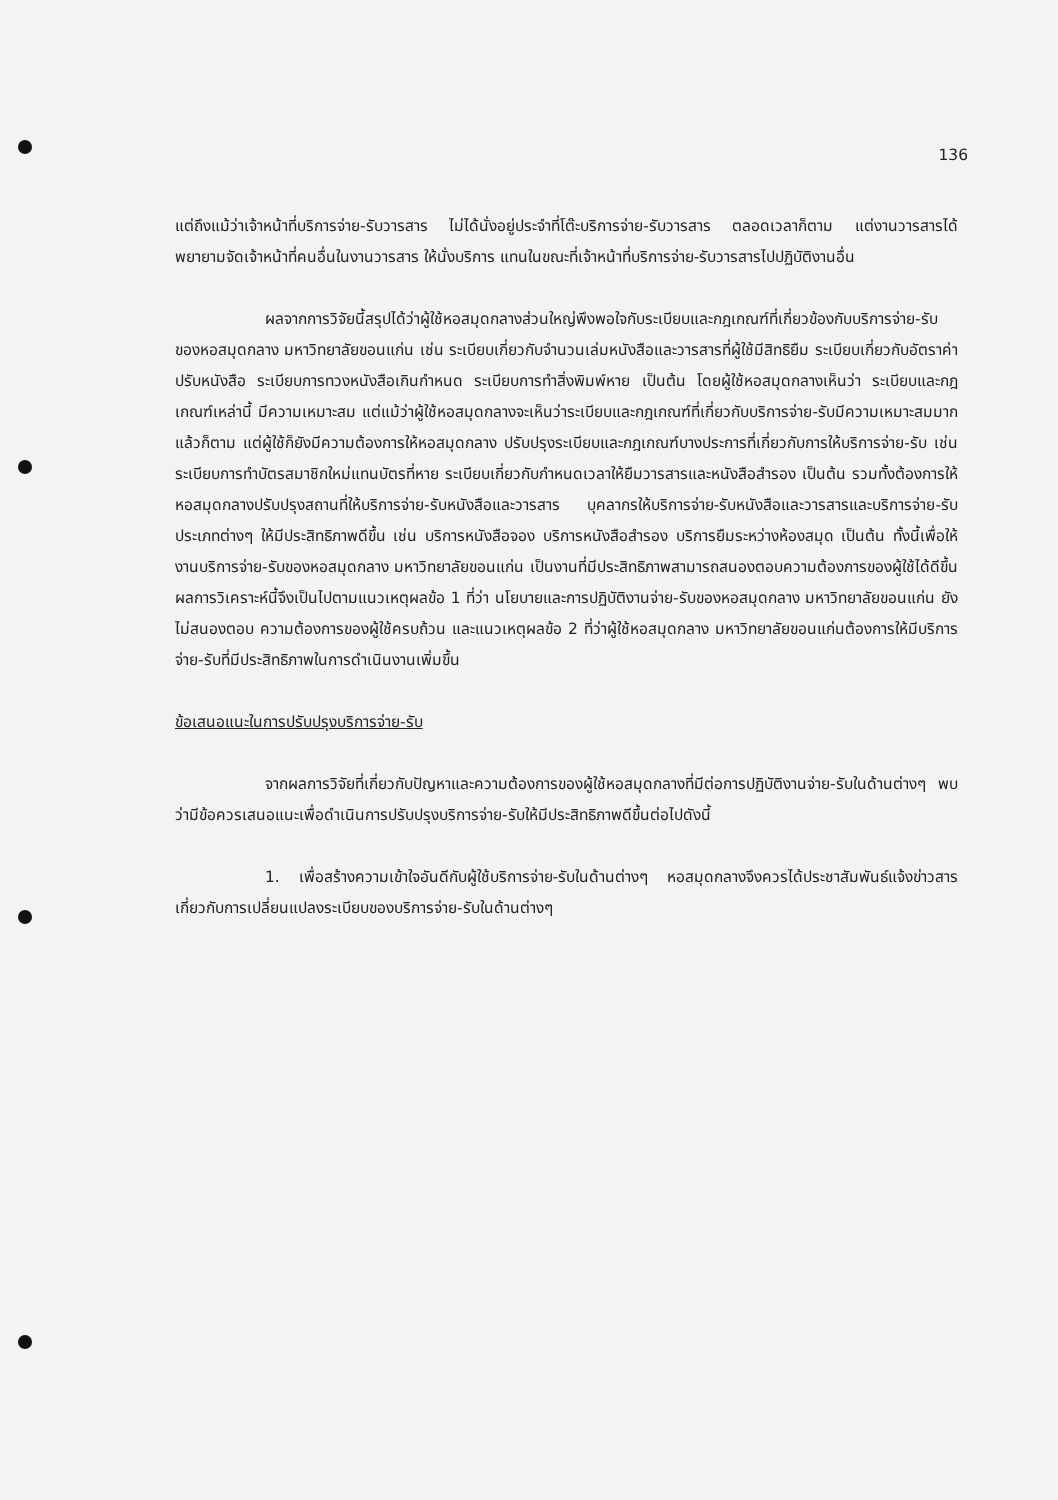136
แต่ถึงแม้ว่าเจ้าหน้าที่บริการจ่าย-รับวารสาร ไม่ได้นั่งอยู่ประจำที่โต๊ะบริการจ่าย-รับวารสาร ตลอดเวลาก็ตาม แต่งานวารสารได้พยายามจัดเจ้าหน้าที่คนอื่นในงานวารสาร ให้นั่งบริการ แทนในขณะที่เจ้าหน้าที่บริการจ่าย-รับวารสารไปปฏิบัติงานอื่น
ผลจากการวิจัยนี้สรุปได้ว่าผู้ใช้หอสมุดกลางส่วนใหญ่พึงพอใจกับระเบียบและกฎเกณฑ์ที่เกี่ยวข้องกับบริการจ่าย-รับของหอสมุดกลาง มหาวิทยาลัยขอนแก่น เช่น ระเบียบเกี่ยวกับจำนวนเล่มหนังสือและวารสารที่ผู้ใช้มีสิทธิยืม ระเบียบเกี่ยวกับอัตราค่าปรับหนังสือ ระเบียบการทวงหนังสือเกินกำหนด ระเบียบการทำสิ่งพิมพ์หาย เป็นต้น โดยผู้ใช้หอสมุดกลางเห็นว่า ระเบียบและกฎเกณฑ์เหล่านี้ มีความเหมาะสม แต่แม้ว่าผู้ใช้หอสมุดกลางจะเห็นว่าระเบียบและกฎเกณฑ์ที่เกี่ยวกับบริการจ่าย-รับมีความเหมาะสมมากแล้วก็ตาม แต่ผู้ใช้ก็ยังมีความต้องการให้หอสมุดกลาง ปรับปรุงระเบียบและกฎเกณฑ์บางประการที่เกี่ยวกับการให้บริการจ่าย-รับ เช่น ระเบียบการทำบัตรสมาชิกใหม่แทนบัตรที่หาย ระเบียบเกี่ยวกับกำหนดเวลาให้ยืมวารสารและหนังสือสำรอง เป็นต้น รวมทั้งต้องการให้หอสมุดกลางปรับปรุงสถานที่ให้บริการจ่าย-รับหนังสือและวารสาร บุคลากรให้บริการจ่าย-รับหนังสือและวารสารและบริการจ่าย-รับประเภทต่างๆ ให้มีประสิทธิภาพดีขึ้น เช่น บริการหนังสือจอง บริการหนังสือสำรอง บริการยืมระหว่างห้องสมุด เป็นต้น ทั้งนี้เพื่อให้งานบริการจ่าย-รับของหอสมุดกลาง มหาวิทยาลัยขอนแก่น เป็นงานที่มีประสิทธิภาพสามารถสนองตอบความต้องการของผู้ใช้ได้ดีขึ้น ผลการวิเคราะห์นี้จึงเป็นไปตามแนวเหตุผลข้อ 1 ที่ว่า นโยบายและการปฏิบัติงานจ่าย-รับของหอสมุดกลาง มหาวิทยาลัยขอนแก่น ยังไม่สนองตอบ ความต้องการของผู้ใช้ครบถ้วน และแนวเหตุผลข้อ 2 ที่ว่าผู้ใช้หอสมุดกลาง มหาวิทยาลัยขอนแก่นต้องการให้มีบริการจ่าย-รับที่มีประสิทธิภาพในการดำเนินงานเพิ่มขึ้น
ข้อเสนอแนะในการปรับปรุงบริการจ่าย-รับ
จากผลการวิจัยที่เกี่ยวกับปัญหาและความต้องการของผู้ใช้หอสมุดกลางที่มีต่อการปฏิบัติงานจ่าย-รับในด้านต่างๆ พบว่ามีข้อควรเสนอแนะเพื่อดำเนินการปรับปรุงบริการจ่าย-รับให้มีประสิทธิภาพดีขึ้นต่อไปดังนี้
1. เพื่อสร้างความเข้าใจอันดีกับผู้ใช้บริการจ่าย-รับในด้านต่างๆ หอสมุดกลางจึงควรได้ประชาสัมพันธ์แจ้งข่าวสารเกี่ยวกับการเปลี่ยนแปลงระเบียบของบริการจ่าย-รับในด้านต่างๆ